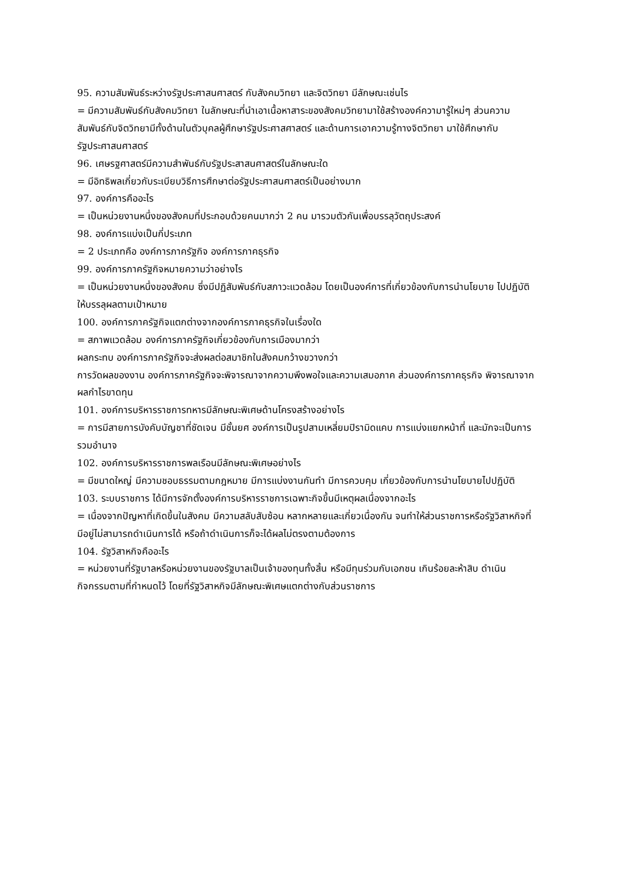95. ความสัมพันธ์ระหว่างรัฐประศาสนศาสตร์ กับสังคมวิทยา และจิตวิทยา มีลักษณะเช่นไร
= มีความสัมพันธ์กับสังคมวิทยา ในลักษณะที่นำเอาเนื้อหาสาระของสังคมวิทยามาใช้สร้างองค์ความารู้ใหม่ๆ ส่วนความสัมพันธ์กับจิตวิทยามีทั้งด้านในตัวบุคลผู้ศึกษารัฐประศาสศาสตร์ และด้านการเอาความรู้ทางจิตวิทยา มาใช้ศึกษากับรัฐประศาสนศาสตร์
96. เศษรฐศาสตร์มีความสำพันธ์กับรัฐประสาสนศาสตร์ในลักษณะใด
= มีอิทธิพลเกี่ยวกับระเบียบวิธีการศึกษาต่อรัฐประศาสนศาสตร์เป็นอย่างมาก
97. องค์การคืออะไร
= เป็นหน่วยงานหนึ่งของสังคมที่ประกอบด้วยคนมากว่า 2 คน มารวมตัวกันเพื่อบรรลุวัตถุประสงค์
98. องค์การแบ่งเป็นกี่ประเภท
= 2 ประเภทคือ องค์การภาครัฐกิจ องค์การภาคธุรกิจ
99. องค์การภาครัฐกิจหมายความว่าอย่างไร
= เป็นหน่วยงานหนึ่งของสังคม ซึ่งมีปฏิสัมพันธ์กับสภาวะแวดล้อม โดยเป็นองค์การที่เกี่ยวข้องกับการนำนโยบาย ไปปฏิบัติ ให้บรรลุผลตามเป้าหมาย
100. องค์การภาครัฐกิจแตกต่างจากองค์การภาคธุรกิจในเรื่องใด
= สภาพแวดล้อม องค์การภาครัฐกิจเกี่ยวข้องกับการเมืองมากว่า
ผลกระทบ องค์การภาครัฐกิจจะส่งผลต่อสมาชิกในสังคมกว้างขวางกว่า
การวัดผลของงาน องค์การภาครัฐกิจจะพิจารณาจากความพึงพอใจและความเสมอภาค ส่วนองค์การภาคธุรกิจ พิจารณาจากผลกำไรขาดทุน
101. องค์การบริหารราชการทหารมีลักษณะพิเศษด้านโครงสร้างอย่างไร
= การมีสายการบังคับบัญชาที่ชัดเจน มีชั้นยศ องค์การเป็นรูปสามเหลี่ยมปิรามิดแคบ การแบ่งแยกหน้าที่ และมักจะเป็นการรวมอำนาจ
102. องค์การบริหารราชการพลเรือนมีลักษณะพิเศษอย่างไร
= มีขนาดใหญ่ มีความชอบธรรมตามกฎหมาย มีการแบ่งงานกันทำ มีการควบคุม เกี่ยวข้องกับการนำนโยบายไปปฏิบัติ
103. ระบบราชการ ได้มีการจักตั้งองค์การบริหารราชการเฉพาะกิจขึ้นมีเหตุผลเนื่องจากอะไร
= เนื่องจากปัญหาที่เกิดขึ้นในสังคม มีความสลับสับซ้อน หลากหลายและเกี่ยวเนื่องกัน จนทำให้ส่วนราชการหรือรัฐวิสาหกิจที่มีอยู่ไม่สามารถดำเนินการได้ หรือถ้าดำเนินการก็จะได้ผลไม่ตรงตามต้องการ
104. รัฐวิสาหกิจคืออะไร
= หน่วยงานที่รัฐบาลหรือหน่วยงานของรัฐบาลเป็นเจ้าของทุนทั้งสิ้น หรือมีทุนร่วมกับเอกชน เกินร้อยละห้าสิบ ดำเนินกิจกรรมตามที่กำหนดไว้ โดยที่รัฐวิสาหกิจมีลักษณะพิเศษแตกต่างกับส่วนราชการ